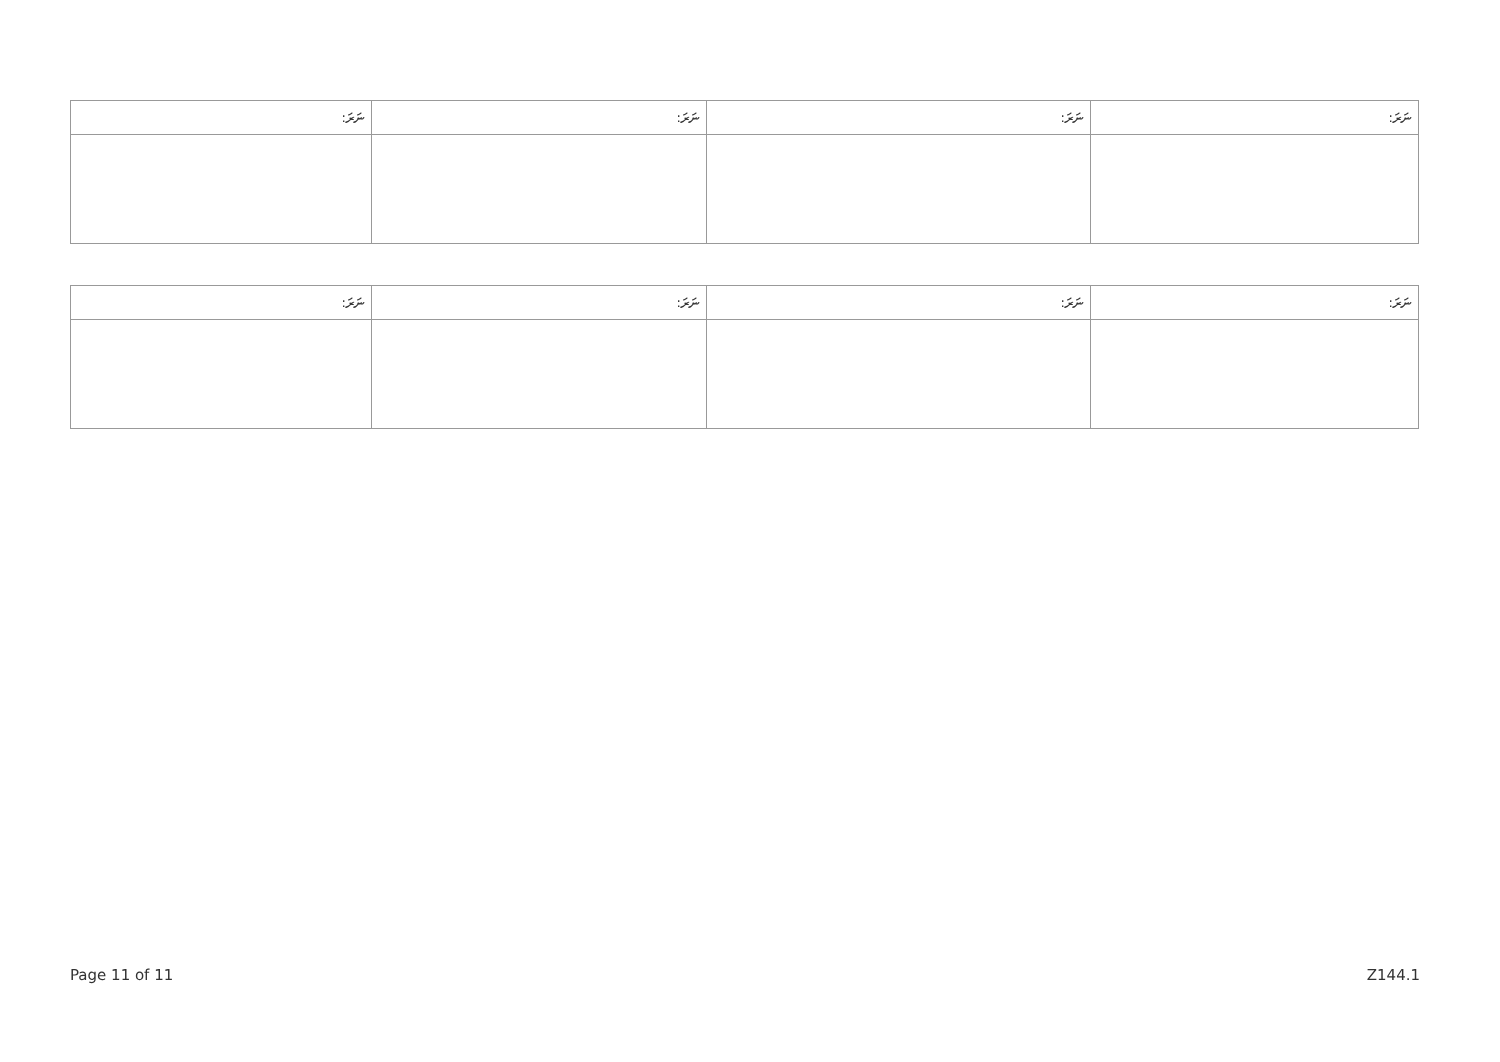| ނަރަ: | ނަރަ: | ނަރަ: | ނަރަ: |
| --- | --- | --- | --- |
| ނަރަ: | ނަރަ: | ނަރަ: | ނަރަ: |
| --- | --- | --- | --- |
Page 11 of 11 Z144.1